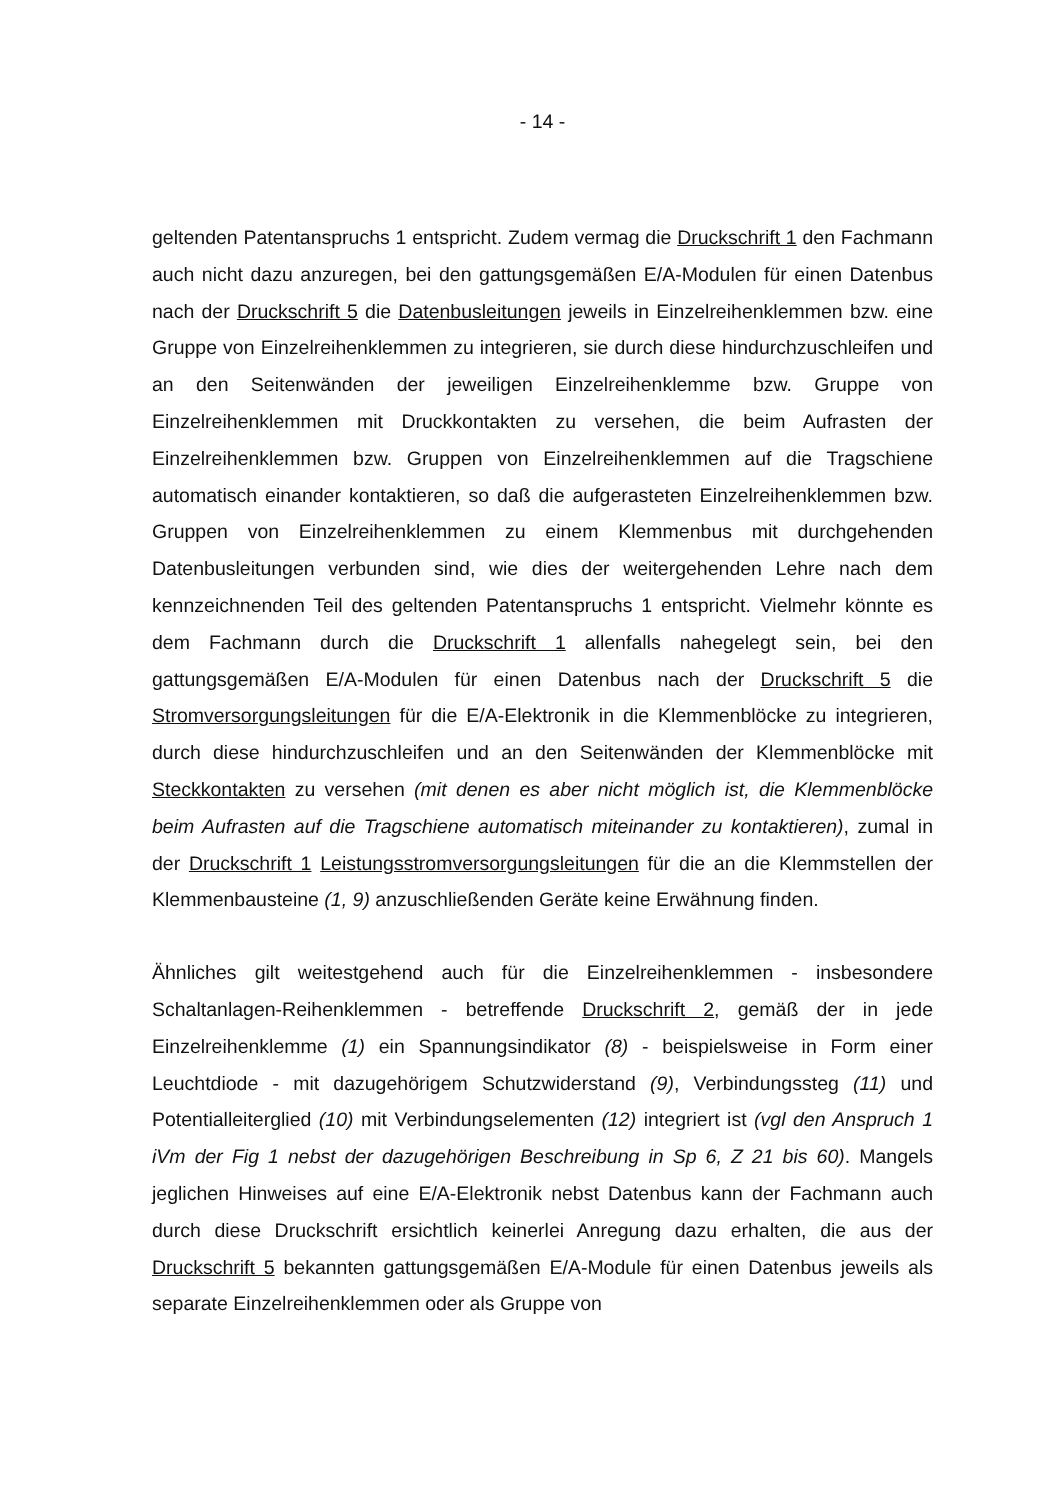- 14 -
geltenden Patentanspruchs 1 entspricht. Zudem vermag die Druckschrift 1 den Fachmann auch nicht dazu anzuregen, bei den gattungsgemäßen E/A-Modulen für einen Datenbus nach der Druckschrift 5 die Datenbusleitungen jeweils in Einzelreihenklemmen bzw. eine Gruppe von Einzelreihenklemmen zu integrieren, sie durch diese hindurchzuschleifen und an den Seitenwänden der jeweiligen Einzelreihenklemme bzw. Gruppe von Einzelreihenklemmen mit Druckkontakten zu versehen, die beim Aufrasten der Einzelreihenklemmen bzw. Gruppen von Einzelreihenklemmen auf die Tragschiene automatisch einander kontaktieren, so daß die aufgerasteten Einzelreihenklemmen bzw. Gruppen von Einzelreihenklemmen zu einem Klemmenbus mit durchgehenden Datenbusleitungen verbunden sind, wie dies der weitergehenden Lehre nach dem kennzeichnenden Teil des geltenden Patentanspruchs 1 entspricht. Vielmehr könnte es dem Fachmann durch die Druckschrift 1 allenfalls nahegelegt sein, bei den gattungsgemäßen E/A-Modulen für einen Datenbus nach der Druckschrift 5 die Stromversorgungsleitungen für die E/A-Elektronik in die Klemmenblöcke zu integrieren, durch diese hindurchzuschleifen und an den Seitenwänden der Klemmenblöcke mit Steckkontakten zu versehen (mit denen es aber nicht möglich ist, die Klemmenblöcke beim Aufrasten auf die Tragschiene automatisch miteinander zu kontaktieren), zumal in der Druckschrift 1 Leistungsstromversorgungsleitungen für die an die Klemmstellen der Klemmenbausteine (1, 9) anzuschließenden Geräte keine Erwähnung finden.
Ähnliches gilt weitestgehend auch für die Einzelreihenklemmen - insbesondere Schaltanlagen-Reihenklemmen - betreffende Druckschrift 2, gemäß der in jede Einzelreihenklemme (1) ein Spannungsindikator (8) - beispielsweise in Form einer Leuchtdiode - mit dazugehörigem Schutzwiderstand (9), Verbindungssteg (11) und Potentialleiterglied (10) mit Verbindungselementen (12) integriert ist (vgl den Anspruch 1 iVm der Fig 1 nebst der dazugehörigen Beschreibung in Sp 6, Z 21 bis 60). Mangels jeglichen Hinweises auf eine E/A-Elektronik nebst Datenbus kann der Fachmann auch durch diese Druckschrift ersichtlich keinerlei Anregung dazu erhalten, die aus der Druckschrift 5 bekannten gattungsgemäßen E/A-Module für einen Datenbus jeweils als separate Einzelreihenklemmen oder als Gruppe von